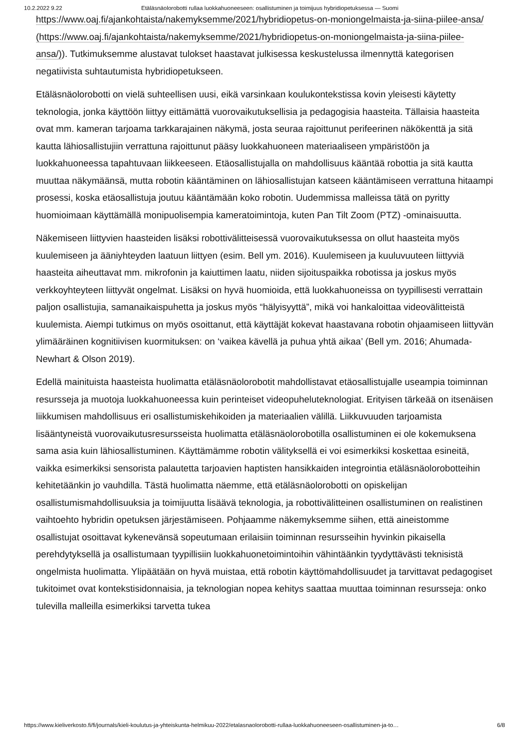10.2.2022 9.22 Etäläsnäolorobotti rullaa luokkahuoneeseen: osallistuminen ja toimijuus hybridiopetuksessa — Suomi
https://www.oaj.fi/ajankohtaista/nakemyksemme/2021/hybridiopetus-on-moniongelmaista-ja-siina-piilee-ansa/ (https://www.oaj.fi/ajankohtaista/nakemyksemme/2021/hybridiopetus-on-moniongelmaista-ja-siina-piilee-ansa/)). Tutkimuksemme alustavat tulokset haastavat julkisessa keskustelussa ilmennyttä kategorisen negatiivista suhtautumista hybridiopetukseen.
Etäläsnäolorobotti on vielä suhteellisen uusi, eikä varsinkaan koulukontekstissa kovin yleisesti käytetty teknologia, jonka käyttöön liittyy eittämättä vuorovaikutuksellisia ja pedagogisia haasteita. Tällaisia haasteita ovat mm. kameran tarjoama tarkkarajainen näkymä, josta seuraa rajoittunut perifeerinen näkökenttä ja sitä kautta lähiosallistujiin verrattuna rajoittunut pääsy luokkahuoneen materiaaliseen ympäristöön ja luokkahuoneessa tapahtuvaan liikkeeseen. Etäosallistujalla on mahdollisuus kääntää robottia ja sitä kautta muuttaa näkymäänsä, mutta robotin kääntäminen on lähiosallistujan katseen kääntämiseen verrattuna hitaampi prosessi, koska etäosallistuja joutuu kääntämään koko robotin. Uudemmissa malleissa tätä on pyritty huomioimaan käyttämällä monipuolisempia kameratoimintoja, kuten Pan Tilt Zoom (PTZ) -ominaisuutta.
Näkemiseen liittyvien haasteiden lisäksi robottivälitteisessä vuorovaikutuksessa on ollut haasteita myös kuulemiseen ja ääniyhteyden laatuun liittyen (esim. Bell ym. 2016). Kuulemiseen ja kuuluvuuteen liittyviä haasteita aiheuttavat mm. mikrofonin ja kaiuttimen laatu, niiden sijoituspaikka robotissa ja joskus myös verkkoyhteyteen liittyvät ongelmat. Lisäksi on hyvä huomioida, että luokkahuoneissa on tyypillisesti verrattain paljon osallistujia, samanaikaispuhetta ja joskus myös “hälyisyyttä”, mikä voi hankaloittaa videovälitteistä kuulemista. Aiempi tutkimus on myös osoittanut, että käyttäjät kokevat haastavana robotin ohjaamiseen liittyvän ylimääräinen kognitiivisen kuormituksen: on ‘vaikea kävellä ja puhua yhtä aikaa’ (Bell ym. 2016; Ahumada-Newhart & Olson 2019).
Edellä mainituista haasteista huolimatta etäläsnäolorobotit mahdollistavat etäosallistujalle useampia toiminnan resursseja ja muotoja luokkahuoneessa kuin perinteiset videopuheluteknologiat. Erityisen tärkeää on itsenäisen liikkumisen mahdollisuus eri osallistumiskehikoiden ja materiaalien välillä. Liikkuvuuden tarjoamista lisääntyneistä vuorovaikutusresursseista huolimatta etäläsnäolorobotilla osallistuminen ei ole kokemuksena sama asia kuin lähiosallistuminen. Käyttämämme robotin välityksellä ei voi esimerkiksi koskettaa esineitä, vaikka esimerkiksi sensorista palautetta tarjoavien haptisten hansikkaiden integrointia etäläsnäolorobotteihin kehitetäänkin jo vauhdilla. Tästä huolimatta näemme, että etäläsnäolorobotti on opiskelijan osallistumismahdollisuuksia ja toimijuutta lisäävä teknologia, ja robottivälitteinen osallistuminen on realistinen vaihtoehto hybridin opetuksen järjestämiseen. Pohjaamme näkemyksemme siihen, että aineistomme osallistujat osoittavat kykenevänsä sopeutumaan erilaisiin toiminnan resursseihin hyvinkin pikaisella perehdytyksellä ja osallistumaan tyypillisiin luokkahuonetoimintoihin vähintäänkin tyydyttävästi teknisistä ongelmista huolimatta. Ylipäätään on hyvä muistaa, että robotin käyttömahdollisuudet ja tarvittavat pedagogiset tukitoimet ovat kontekstisidonnaisia, ja teknologian nopea kehitys saattaa muuttaa toiminnan resursseja: onko tulevilla malleilla esimerkiksi tarvetta tukea
https://www.kieliverkosto.fi/fi/journals/kieli-koulutus-ja-yhteiskunta-helmikuu-2022/etalasnaolorobotti-rullaa-luokkahuoneeseen-osallistuminen-ja-to… 6/8